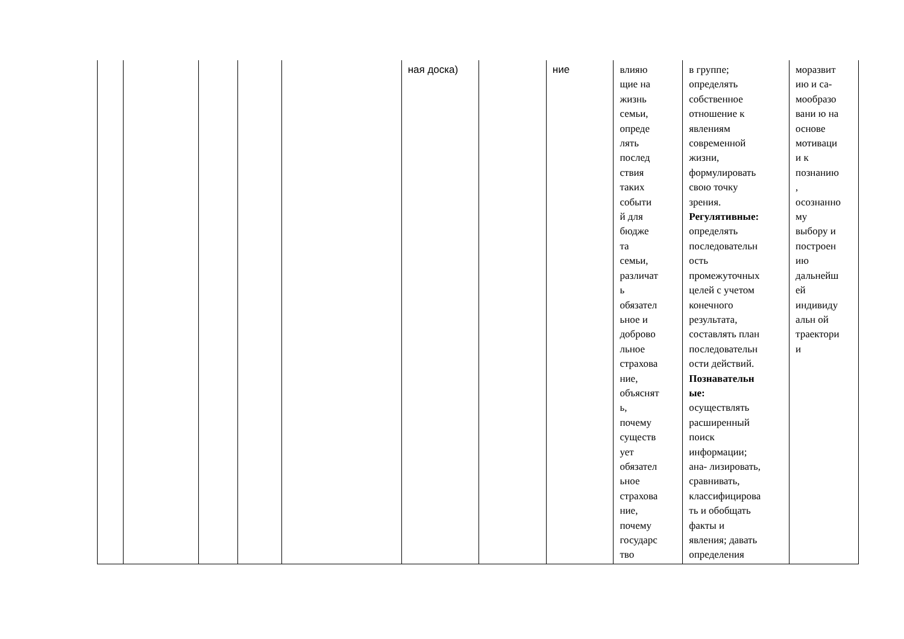| | | | | | ная доска) | | ние | влияю щие на жизнь семьи, опреде лять послед ствия таких событи й для бюдже та семьи, различат ь обязател ьное и доброво льное страхова ние, объяснят ь, почему существ ует обязател ьное страхова ние, почему государс тво | в группе; определять собственное отношение к явлениям современной жизни, формулировать свою точку зрения. Регулятивные: определять последовательн ость промежуточных целей с учетом конечного результата, составлять план последовательн ости действий. Познавательн ые: осуществлять расширенный поиск информации; ана- лизировать, сравнивать, классифицирова ть и обобщать факты и явления; давать определения | моразвит ию и са- мообразо вани ю на основе мотиваци и к познанию , осознанно му выбору и построен ию дальнейш ей индивиду альн ой траектори и |